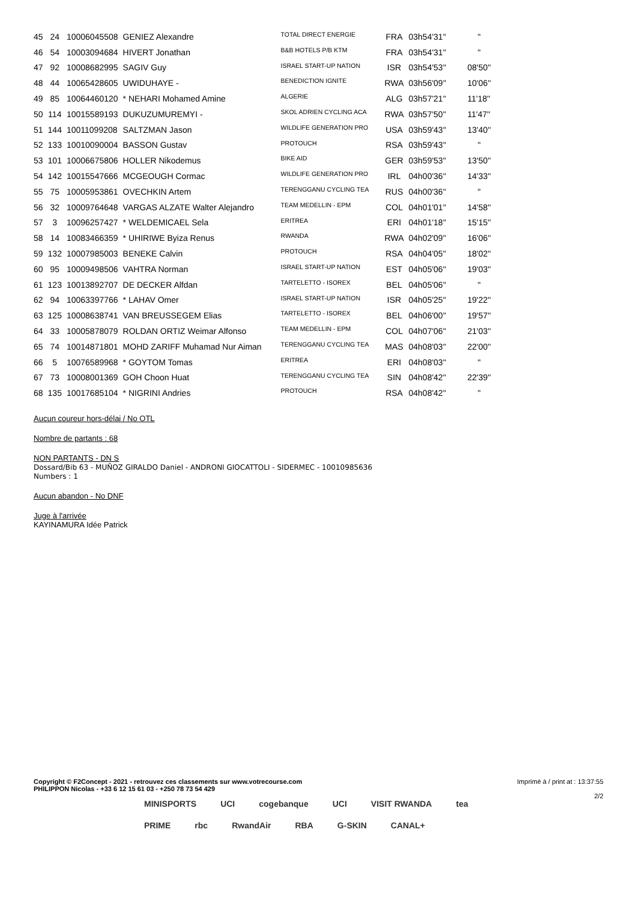| 45 | 24 | 10006045508 | GENIEZ Alexandre | TOTAL DIRECT ENERGIE | FRA | 03h54'31'' | '' |
| 46 | 54 | 10003094684 | HIVERT Jonathan | B&B HOTELS P/B KTM | FRA | 03h54'31'' | '' |
| 47 | 92 | 10008682995 | SAGIV Guy | ISRAEL START-UP NATION | ISR | 03h54'53'' | 08'50'' |
| 48 | 44 | 10065428605 | UWIDUHAYE - | BENEDICTION IGNITE | RWA | 03h56'09'' | 10'06'' |
| 49 | 85 | 10064460120 | * NEHARI Mohamed Amine | ALGERIE | ALG | 03h57'21'' | 11'18'' |
| 50 | 114 | 10015589193 | DUKUZUMUREMYI - | SKOL ADRIEN CYCLING ACA | RWA | 03h57'50'' | 11'47'' |
| 51 | 144 | 10011099208 | SALTZMAN Jason | WILDLIFE GENERATION PRO | USA | 03h59'43'' | 13'40'' |
| 52 | 133 | 10010090004 | BASSON Gustav | PROTOUCH | RSA | 03h59'43'' | '' |
| 53 | 101 | 10006675806 | HOLLER Nikodemus | BIKE AID | GER | 03h59'53'' | 13'50'' |
| 54 | 142 | 10015547666 | MCGEOUGH Cormac | WILDLIFE GENERATION PRO | IRL | 04h00'36'' | 14'33'' |
| 55 | 75 | 10005953861 | OVECHKIN Artem | TERENGGANU CYCLING TEA | RUS | 04h00'36'' | '' |
| 56 | 32 | 10009764648 | VARGAS ALZATE Walter Alejandro | TEAM MEDELLIN - EPM | COL | 04h01'01'' | 14'58'' |
| 57 | 3 | 10096257427 | * WELDEMICAEL Sela | ERITREA | ERI | 04h01'18'' | 15'15'' |
| 58 | 14 | 10083466359 | * UHIRIWE Byiza Renus | RWANDA | RWA | 04h02'09'' | 16'06'' |
| 59 | 132 | 10007985003 | BENEKE Calvin | PROTOUCH | RSA | 04h04'05'' | 18'02'' |
| 60 | 95 | 10009498506 | VAHTRA Norman | ISRAEL START-UP NATION | EST | 04h05'06'' | 19'03'' |
| 61 | 123 | 10013892707 | DE DECKER Alfdan | TARTELETTO - ISOREX | BEL | 04h05'06'' | '' |
| 62 | 94 | 10063397766 | * LAHAV Omer | ISRAEL START-UP NATION | ISR | 04h05'25'' | 19'22'' |
| 63 | 125 | 10008638741 | VAN BREUSSEGEM Elias | TARTELETTO - ISOREX | BEL | 04h06'00'' | 19'57'' |
| 64 | 33 | 10005878079 | ROLDAN ORTIZ Weimar Alfonso | TEAM MEDELLIN - EPM | COL | 04h07'06'' | 21'03'' |
| 65 | 74 | 10014871801 | MOHD ZARIFF Muhamad Nur Aiman | TERENGGANU CYCLING TEA | MAS | 04h08'03'' | 22'00'' |
| 66 | 5 | 10076589968 | * GOYTOM Tomas | ERITREA | ERI | 04h08'03'' | '' |
| 67 | 73 | 10008001369 | GOH Choon Huat | TERENGGANU CYCLING TEA | SIN | 04h08'42'' | 22'39'' |
| 68 | 135 | 10017685104 | * NIGRINI Andries | PROTOUCH | RSA | 04h08'42'' | '' |
Aucun coureur hors-délai / No OTL
Nombre de partants : 68
NON PARTANTS - DN S
Dossard/Bib 63 - MUÑOZ GIRALDO Daniel - ANDRONI GIOCATTOLI - SIDERMEC - 10010985636
Numbers : 1
Aucun abandon - No DNF
Juge à l'arrivée
KAYINAMURA Idée Patrick
Copyright © F2Concept - 2021 - retrouvez ces classements sur www.votrecourse.com
PHILIPPON Nicolas - +33 6 12 15 61 03 - +250 78 73 54 429
Imprimé à / print at : 13:37:55
2/2
MINISPORTS UCI cogebanque UCI VISIT RWANDA tea PRIME rbc RwandAir RBA G-SKIN CANAL+